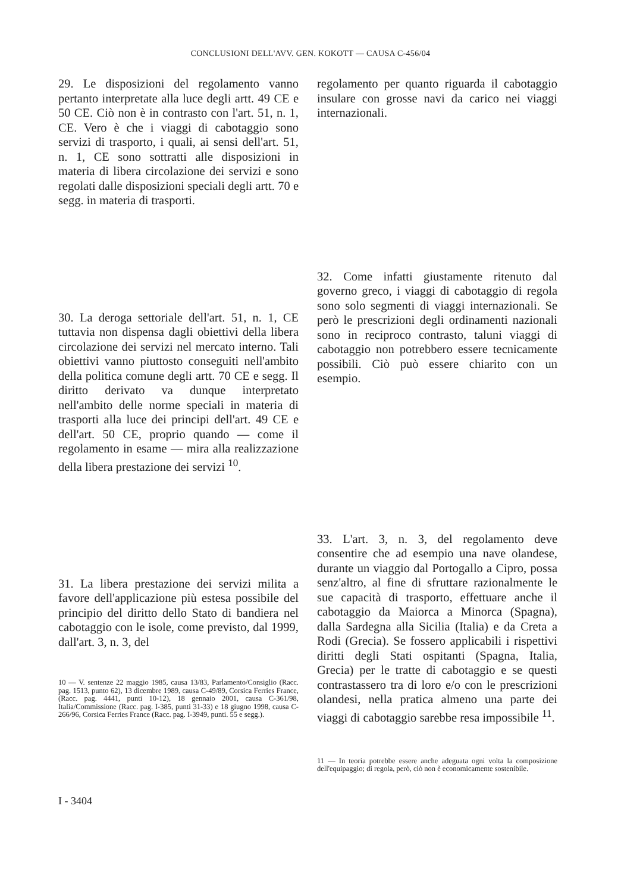CONCLUSIONI DELL'AVV. GEN. KOKOTT — CAUSA C-456/04
29. Le disposizioni del regolamento vanno pertanto interpretate alla luce degli artt. 49 CE e 50 CE. Ciò non è in contrasto con l'art. 51, n. 1, CE. Vero è che i viaggi di cabotaggio sono servizi di trasporto, i quali, ai sensi dell'art. 51, n. 1, CE sono sottratti alle disposizioni in materia di libera circolazione dei servizi e sono regolati dalle disposizioni speciali degli artt. 70 e segg. in materia di trasporti.
30. La deroga settoriale dell'art. 51, n. 1, CE tuttavia non dispensa dagli obiettivi della libera circolazione dei servizi nel mercato interno. Tali obiettivi vanno piuttosto conseguiti nell'ambito della politica comune degli artt. 70 CE e segg. Il diritto derivato va dunque interpretato nell'ambito delle norme speciali in materia di trasporti alla luce dei principi dell'art. 49 CE e dell'art. 50 CE, proprio quando — come il regolamento in esame — mira alla realizzazione della libera prestazione dei servizi <sup>10</sup>.
31. La libera prestazione dei servizi milita a favore dell'applicazione più estesa possibile del principio del diritto dello Stato di bandiera nel cabotaggio con le isole, come previsto, dal 1999, dall'art. 3, n. 3, del
10 — V. sentenze 22 maggio 1985, causa 13/83, Parlamento/Consiglio (Racc. pag. 1513, punto 62), 13 dicembre 1989, causa C-49/89, Corsica Ferries France, (Racc. pag. 4441, punti 10-12), 18 gennaio 2001, causa C-361/98, Italia/Commissione (Racc. pag. I-385, punti 31-33) e 18 giugno 1998, causa C-266/96, Corsica Ferries France (Racc. pag. I-3949, punti. 55 e segg.).
regolamento per quanto riguarda il cabotaggio insulare con grosse navi da carico nei viaggi internazionali.
32. Come infatti giustamente ritenuto dal governo greco, i viaggi di cabotaggio di regola sono solo segmenti di viaggi internazionali. Se però le prescrizioni degli ordinamenti nazionali sono in reciproco contrasto, taluni viaggi di cabotaggio non potrebbero essere tecnicamente possibili. Ciò può essere chiarito con un esempio.
33. L'art. 3, n. 3, del regolamento deve consentire che ad esempio una nave olandese, durante un viaggio dal Portogallo a Cipro, possa senz'altro, al fine di sfruttare razionalmente le sue capacità di trasporto, effettuare anche il cabotaggio da Maiorca a Minorca (Spagna), dalla Sardegna alla Sicilia (Italia) e da Creta a Rodi (Grecia). Se fossero applicabili i rispettivi diritti degli Stati ospitanti (Spagna, Italia, Grecia) per le tratte di cabotaggio e se questi contrastassero tra di loro e/o con le prescrizioni olandesi, nella pratica almeno una parte dei viaggi di cabotaggio sarebbe resa impossibile <sup>11</sup>.
11 — In teoria potrebbe essere anche adeguata ogni volta la composizione dell'equipaggio; di regola, però, ciò non è economicamente sostenibile.
I - 3404